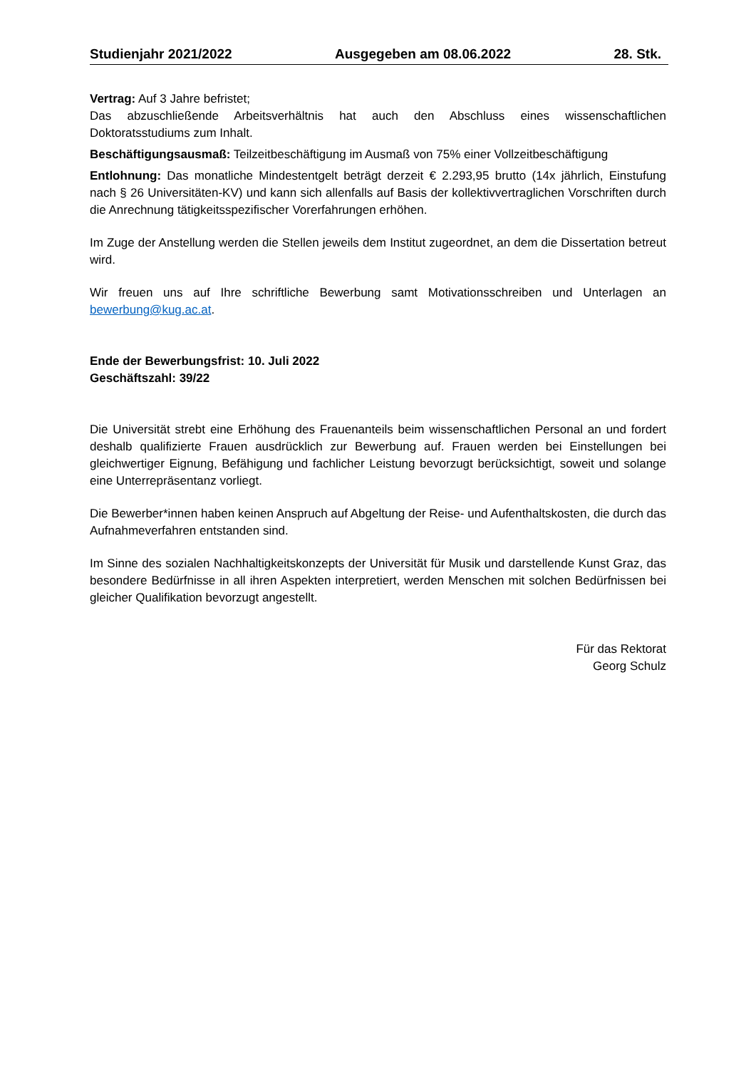Studienjahr 2021/2022 Ausgegeben am 08.06.2022 28. Stk.
Vertrag: Auf 3 Jahre befristet;
Das abzuschließende Arbeitsverhältnis hat auch den Abschluss eines wissenschaftlichen Doktoratsstudiums zum Inhalt.
Beschäftigungsausmaß: Teilzeitbeschäftigung im Ausmaß von 75% einer Vollzeitbeschäftigung
Entlohnung: Das monatliche Mindestentgelt beträgt derzeit € 2.293,95 brutto (14x jährlich, Einstufung nach § 26 Universitäten-KV) und kann sich allenfalls auf Basis der kollektivvertraglichen Vorschriften durch die Anrechnung tätigkeitsspezifischer Vorerfahrungen erhöhen.
Im Zuge der Anstellung werden die Stellen jeweils dem Institut zugeordnet, an dem die Dissertation betreut wird.
Wir freuen uns auf Ihre schriftliche Bewerbung samt Motivationsschreiben und Unterlagen an bewerbung@kug.ac.at.
Ende der Bewerbungsfrist: 10. Juli 2022
Geschäftszahl: 39/22
Die Universität strebt eine Erhöhung des Frauenanteils beim wissenschaftlichen Personal an und fordert deshalb qualifizierte Frauen ausdrücklich zur Bewerbung auf. Frauen werden bei Einstellungen bei gleichwertiger Eignung, Befähigung und fachlicher Leistung bevorzugt berücksichtigt, soweit und solange eine Unterrepräsentanz vorliegt.
Die Bewerber*innen haben keinen Anspruch auf Abgeltung der Reise- und Aufenthaltskosten, die durch das Aufnahmeverfahren entstanden sind.
Im Sinne des sozialen Nachhaltigkeitskonzepts der Universität für Musik und darstellende Kunst Graz, das besondere Bedürfnisse in all ihren Aspekten interpretiert, werden Menschen mit solchen Bedürfnissen bei gleicher Qualifikation bevorzugt angestellt.
Für das Rektorat
Georg Schulz